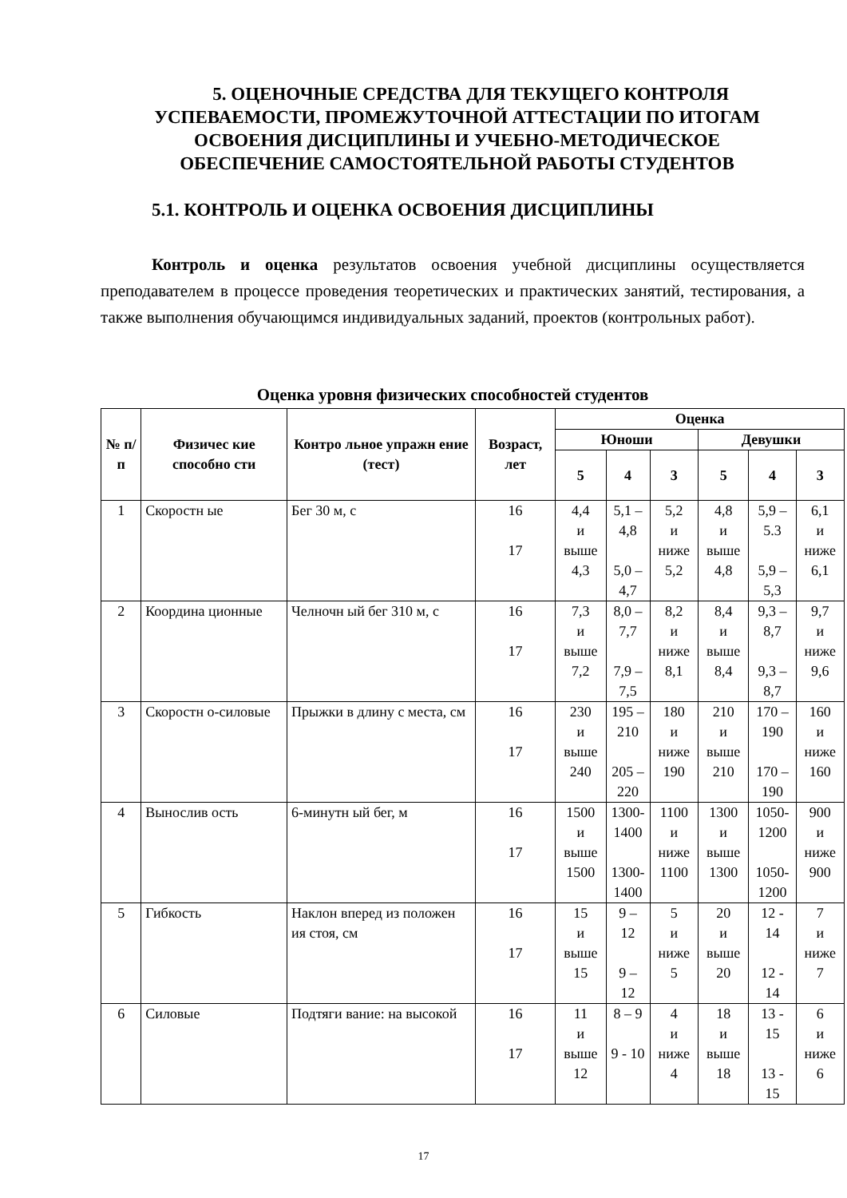5. ОЦЕНОЧНЫЕ СРЕДСТВА ДЛЯ ТЕКУЩЕГО КОНТРОЛЯ УСПЕВАЕМОСТИ, ПРОМЕЖУТОЧНОЙ АТТЕСТАЦИИ ПО ИТОГАМ ОСВОЕНИЯ ДИСЦИПЛИНЫ И УЧЕБНО-МЕТОДИЧЕСКОЕ ОБЕСПЕЧЕНИЕ САМОСТОЯТЕЛЬНОЙ РАБОТЫ СТУДЕНТОВ
5.1. КОНТРОЛЬ И ОЦЕНКА ОСВОЕНИЯ ДИСЦИПЛИНЫ
Контроль и оценка результатов освоения учебной дисциплины осуществляется преподавателем в процессе проведения теоретических и практических занятий, тестирования, а также выполнения обучающимся индивидуальных заданий, проектов (контрольных работ).
Оценка уровня физических способностей студентов
| № п/п | Физичес кие способно сти | Контро льное упражн ение (тест) | Возраст, лет | Оценка | | | | | |
| --- | --- | --- | --- | --- | --- | --- | --- | --- | --- |
| | | | | Юноши | | | Девушки | | |
| | | | | 5 | 4 | 3 | 5 | 4 | 3 |
| 1 | Скоростн ые | Бег 30 м, с | 16 17 | 4,4 и выше 4,3 | 5,1 – 4,8 5,0 – 4,7 | 5,2 и ниже 5,2 | 4,8 и выше 4,8 | 5,9 – 5.3 5,9 – 5,3 | 6,1 и ниже 6,1 |
| 2 | Координа ционные | Челночн ый бег 310 м, с | 16 17 | 7,3 и выше 7,2 | 8,0 – 7,7 7,9 – 7,5 | 8,2 и ниже 8,1 | 8,4 и выше 8,4 | 9,3 – 8,7 9,3 – 8,7 | 9,7 и ниже 9,6 |
| 3 | Скоростн о-силовые | Прыжки в длину с места, см | 16 17 | 230 и выше 240 | 195 – 210 205 – 220 | 180 и ниже 190 | 210 и выше 210 | 170 – 190 170 – 190 | 160 и ниже 160 |
| 4 | Вынослив ость | 6-минутн ый бег, м | 16 17 | 1500 и выше 1500 | 1300- 1400 1300- 1400 | 1100 и ниже 1100 | 1300 и выше 1300 | 1050- 1200 1050- 1200 | 900 и ниже 900 |
| 5 | Гибкость | Наклон вперед из положен ия стоя, см | 16 17 | 15 и выше 15 | 9 – 12 9 – 12 | 5 и ниже 5 | 20 и выше 20 | 12 - 14 12 - 14 | 7 и ниже 7 |
| 6 | Силовые | Подтяги вание: на высокой | 16 17 | 11 и выше 12 | 8 – 9 9 - 10 | 4 и ниже 4 | 18 и выше 18 | 13 - 15 13 - 15 | 6 и ниже 6 |
17